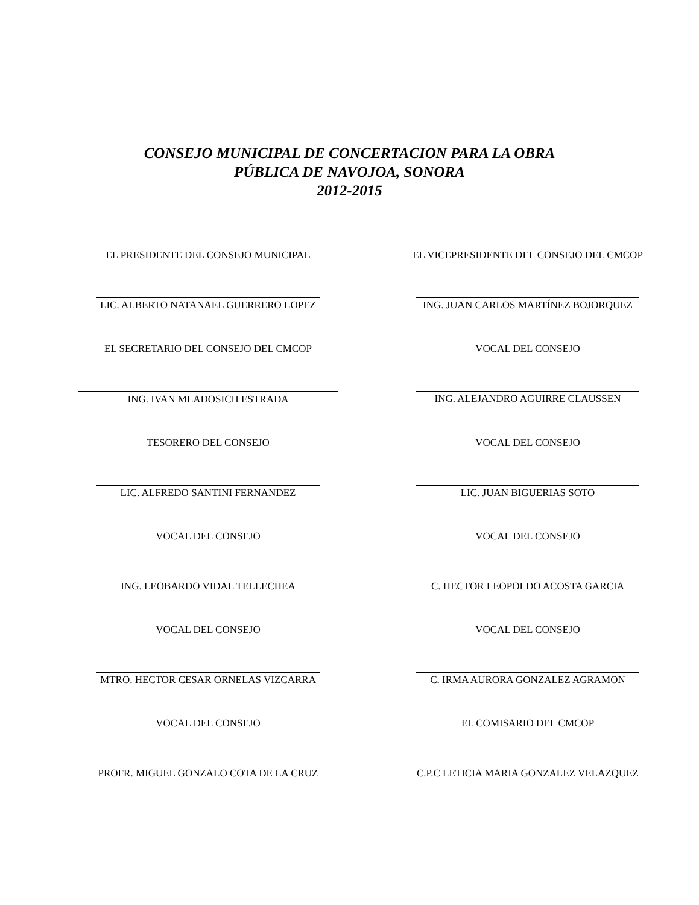CONSEJO MUNICIPAL DE CONCERTACION PARA LA OBRA
PÚBLICA DE NAVOJOA, SONORA
2012-2015
EL PRESIDENTE DEL CONSEJO MUNICIPAL
LIC. ALBERTO NATANAEL GUERRERO LOPEZ
EL VICEPRESIDENTE DEL CONSEJO DEL CMCOP
ING. JUAN CARLOS MARTÍNEZ BOJORQUEZ
EL SECRETARIO DEL CONSEJO DEL CMCOP
ING. IVAN MLADOSICH ESTRADA
VOCAL DEL CONSEJO
ING. ALEJANDRO AGUIRRE CLAUSSEN
TESORERO DEL CONSEJO
LIC. ALFREDO SANTINI FERNANDEZ
VOCAL DEL CONSEJO
LIC. JUAN BIGUERIAS SOTO
VOCAL DEL CONSEJO
ING. LEOBARDO VIDAL TELLECHEA
VOCAL DEL CONSEJO
C. HECTOR LEOPOLDO ACOSTA GARCIA
VOCAL DEL CONSEJO
MTRO. HECTOR CESAR ORNELAS VIZCARRA
VOCAL DEL CONSEJO
C. IRMA AURORA GONZALEZ AGRAMON
VOCAL DEL CONSEJO
PROFR. MIGUEL GONZALO COTA DE LA CRUZ
EL COMISARIO DEL CMCOP
C.P.C LETICIA MARIA GONZALEZ VELAZQUEZ